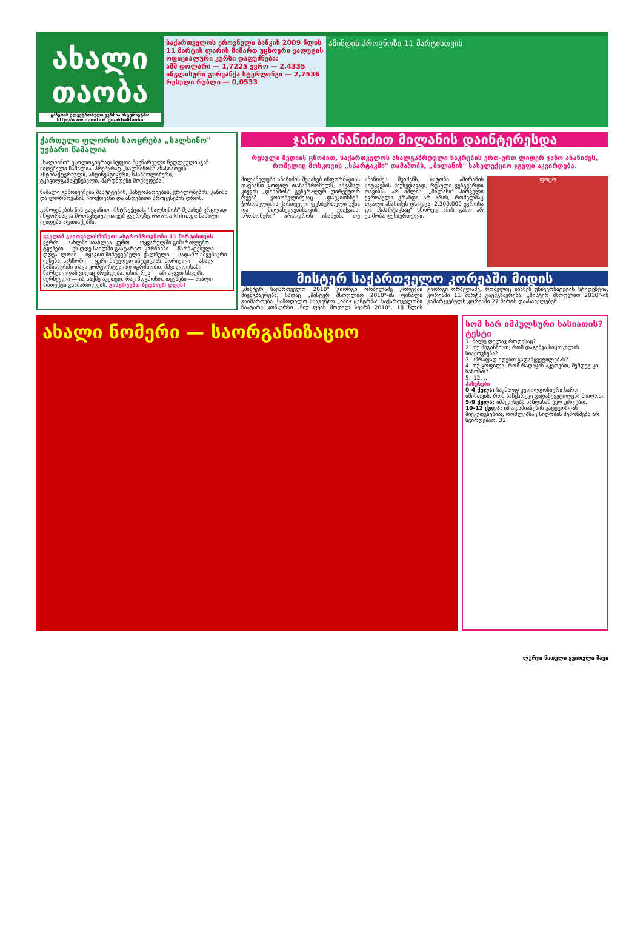ახალი
თაობა
გაზეთის ელექტრონული ვერსია ინტერნეტში: http://www.opentext.ge/akhalitaoba
საქართველოს ეროვნული ბანკის 2009 წლის 11 მარტის ლარის მიმართ უცხოური ვალუტის ოფიციალური კურსი დაფუძნება:
აშშ დოლარი — 1,7225 ევრო — 2,4335
ინგლისური გირვანქა სტერლინგი — 2,7536 რუსული რუბლი — 0,0533
ამინდის პროგნოზი 11 მარტისთვის
ქართული ფლორის საოცრება „სალხინო" უებარი წამალია
„სალხინო" ეკოლოგიურად სუფთა მცენარეული ნედლეულისგან მიღებული წამალია. პრეპარატ „სალხინოს" ახასიათებს ანტიბაქტერიული, ანტისეპტიკური, სპაზმოლიზური, ტკივილგამაყუჩებელი, შარდმდენი მოქმედება.
წამალი გამოიყენება მასტიტების, მასტოპათიების, ჭრილობების, კანისა და ლორწოვანის ჩირქოვანი და ანთებითი პროცესების დროს.
გამოყენების წინ გაეცანით ინსტრუქციას. "სალხინოს" შესახებ ვრცლად ინფორმაცია მოთავსებულია ვებ-გვერდზე www.salkhino.ge წამალი იყიდება აფთიაქებში.
ყველამ გაითვალისწინეთ! ასტროპროგნოზი 11 მარტისთვის
ვერძი — სახლში სიახლეა. კურო — სიყვარულში გიმართლებთ. ტყუპები — ეს დღე სახლში გაატარეთ. კირჩხიბი — წარმატებული დღეა. ლომი — იყავით მიმტევებელი. ქალწული — სადამო მშვენიერი იქნება. სასწორი — ყური მიუგდეთ ინტუიციას. მორიელი — ახალ სამსახურში თავს კომფორტულად იგრძნობთ. მშვილდოსანი — წარსულიდან ვიღაც ბრუნდება. თხის რქა — არ აყვეთ სხვებს. მერწყული — ის საქმე აკეთეთ, რაც მოგწონთ. თევზები — ახალი პროექტი გაამართლებს. გისურვებთ ბედნიერ დღეს!
ჯანო ანანიძით მილანის დაინტერესდა
რუსული მედიის ცნობით, საქართველოს ახალგაზრდული ნაკრების ერთ-ერთ ლიდერ ჯანო ანანიძეს, რომელიც მოსკოვის „სპარტაკში" თამაშობს, „მილანის" სახელექციო ჯგუფი აკვირდება.
მილანელები ანანიძის შესახებ ინფორმაციას თავიანთ ყოფილ თანამშრომელს, ამჟამად კიევის „დინამოს" გენერალურ დირექტორ რევაზ ჭოხონელიძესაც დაეკითხნენ. ჭოხონელიძის ქართველი ფეხბურთელი უქია და მილანელებისთვის უთქვამს, „როსონერი" არასდროს ინანებს, თუ ანანიძეს შეიძენს. ბატონი ამირანის სიტყვების მიუხედავად, რუსული ვებგვერდი თავისას არ იშლის. „მილანი" პირველი ევროპული გრანდი არ არის, რომელმაც თვალი ანანიძეს დაადგა. 2.300.000 ევროსა და „სპარტაკსაც" სწორედ ამის გამო არ ეთმობა ფეხბურთელი.
ფოტო
მისტერ საქართველო კორეაში მიდის
„მისტერ საქართველო 2010" გიორგი ორბელაძე კორეაში მიემგზავრება, სადაც „მისტერ მსოფლიო 2010"-ის ფინალი გაიმართება. სამოდელო სააგენტო „იმიჯ ცენტრმა" საქართველოში ჩაატარა კონკურსი „ნიუ ფეის მოდელ სეარჩ 2010". 18 წლის გიორგი ორბელაძე, რომელიც ბიზნეს უნივერსიტეტის სტუდენტია, კორეაში 11 მარტს გაემგზავრება. „მისტერ მსოფლიო 2010"-ის გამარჯვებულს კორეაში 27 მარტს დაასახელებენ.
ახალი ნომერი — საორგანიზაციო
ხომ ხარ იმპულსური ხასიათის? ტესტი
1. მალე ღელავ როდესაც?
2. თუ მიგაჩნიათ, რომ დაგემვა სიცოცხლის სიამოვნება?
3. სწრაფად იღებთ გადაწყვეტილებას?
4. თუ ყოფილა, რომ რაღაცას აკეთებთ, შემდეგ კი ნანობთ?
5.–12. ...
პასუხები
0-4 ქულა: საკმაოდ კეთილგონიერი ხართ იმისთვის, რომ ნაჩქარევი გადაწყვეტილება მიიღოთ.
5-9 ქულა: იმპულსებს ხანდახან ვერ უძლებთ.
10-12 ქულა: იმ ადამიანების კატეგორიას მიეკუთვნებით, რომლებსაც სიღრმის შემოწმება არ სჭირდებათ. 33
ლურჯი წითელი ყვითელი შავი